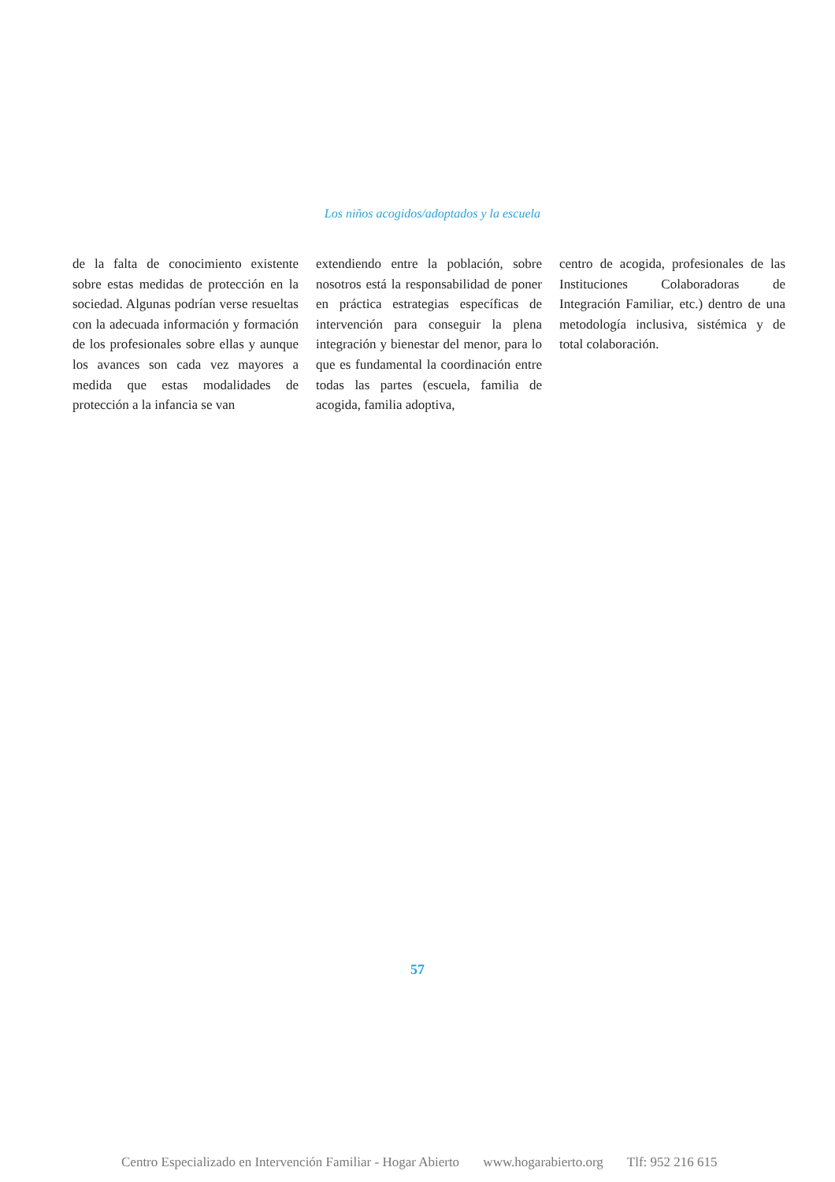Los niños acogidos/adoptados y la escuela
de la falta de conocimiento existente sobre estas medidas de protección en la sociedad. Algunas podrían verse resueltas con la adecuada información y formación de los profesionales sobre ellas y aunque los avances son cada vez mayores a medida que estas modalidades de protección a la infancia se van
extendiendo entre la población, sobre nosotros está la responsabilidad de poner en práctica estrategias específicas de intervención para conseguir la plena integración y bienestar del menor, para lo que es fundamental la coordinación entre todas las partes (escuela, familia de acogida, familia adoptiva,
centro de acogida, profesionales de las Instituciones Colaboradoras de Integración Familiar, etc.) dentro de una metodología inclusiva, sistémica y de total colaboración.
57
Centro Especializado en Intervención Familiar - Hogar Abierto www.hogarabierto.org Tlf: 952 216 615